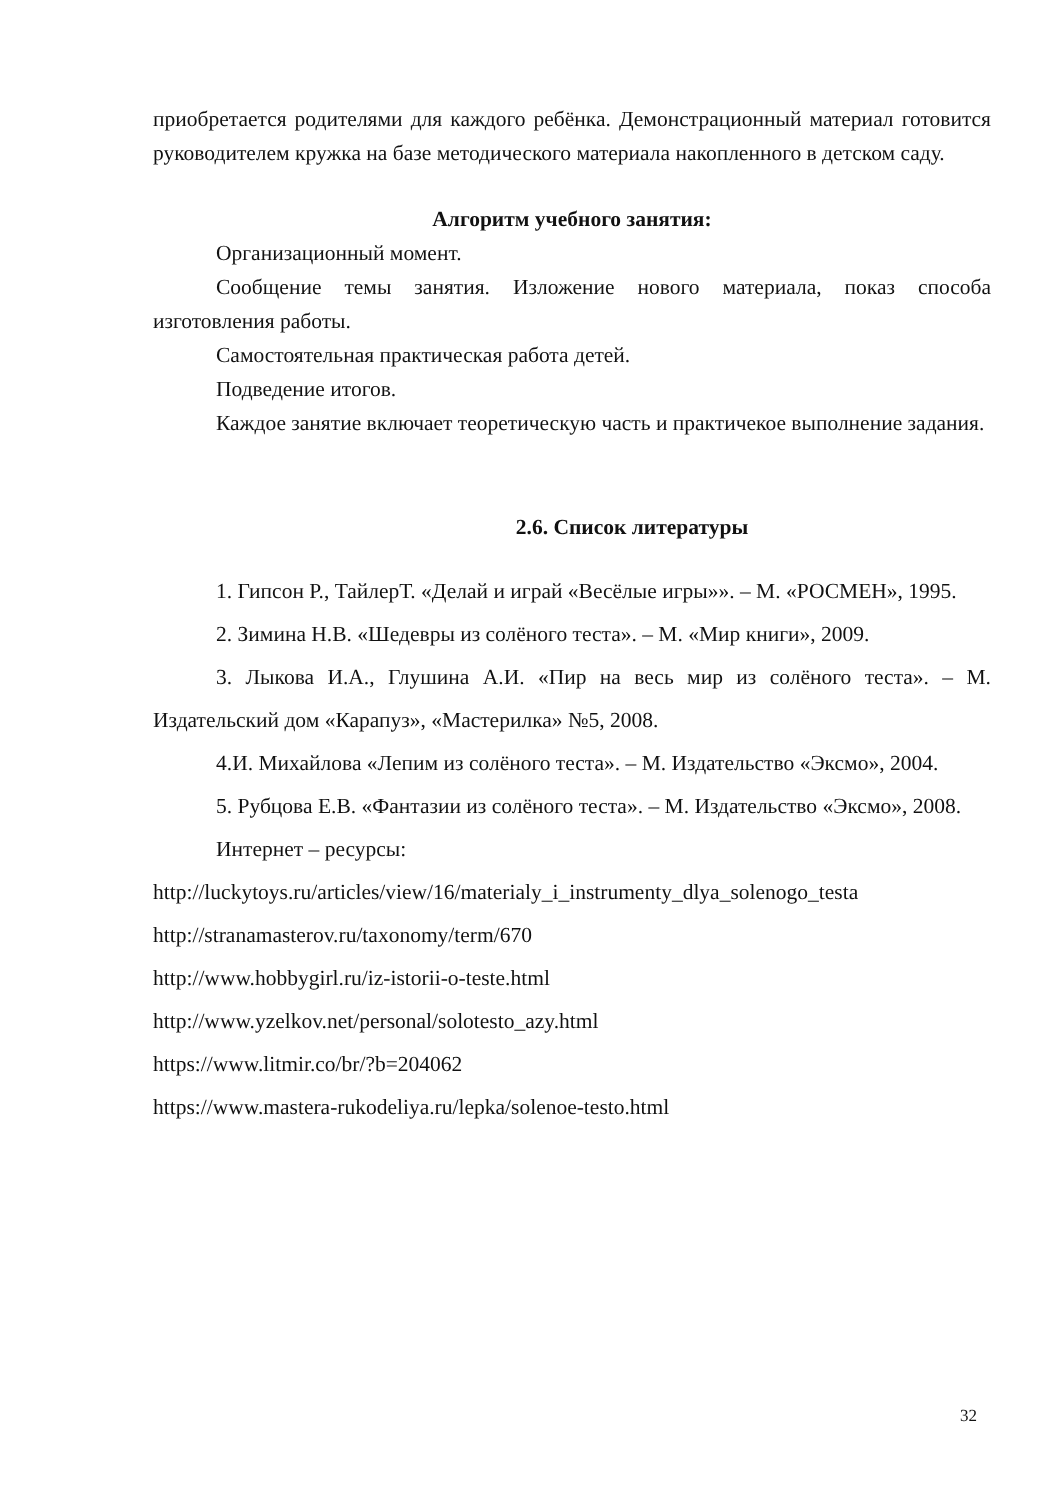приобретается родителями для каждого ребёнка. Демонстрационный материал готовится руководителем кружка на базе методического материала накопленного в детском саду.
Алгоритм учебного занятия:
Организационный момент.
Сообщение темы занятия. Изложение нового материала, показ способа изготовления работы.
Самостоятельная практическая работа детей.
Подведение итогов.
Каждое занятие включает теоретическую часть и практичекое выполнение задания.
2.6. Список литературы
1. Гипсон Р., ТайлерТ. «Делай и играй «Весёлые игры»». – М. «РОСМЕН», 1995.
2. Зимина Н.В. «Шедевры из солёного теста». – М. «Мир книги», 2009.
3. Лыкова И.А., Глушина А.И. «Пир на весь мир из солёного теста». – М. Издательский дом «Карапуз», «Мастерилка» №5, 2008.
4.И. Михайлова «Лепим из солёного теста». – М. Издательство «Эксмо», 2004.
5. Рубцова Е.В. «Фантазии из солёного теста». – М. Издательство «Эксмо», 2008.
Интернет – ресурсы:
http://luckytoys.ru/articles/view/16/materialy_i_instrumenty_dlya_solenogo_testa
http://stranamasterov.ru/taxonomy/term/670
http://www.hobbygirl.ru/iz-istorii-o-teste.html
http://www.yzelkov.net/personal/solotesto_azy.html
https://www.litmir.co/br/?b=204062
https://www.mastera-rukodeliya.ru/lepka/solenoe-testo.html
32